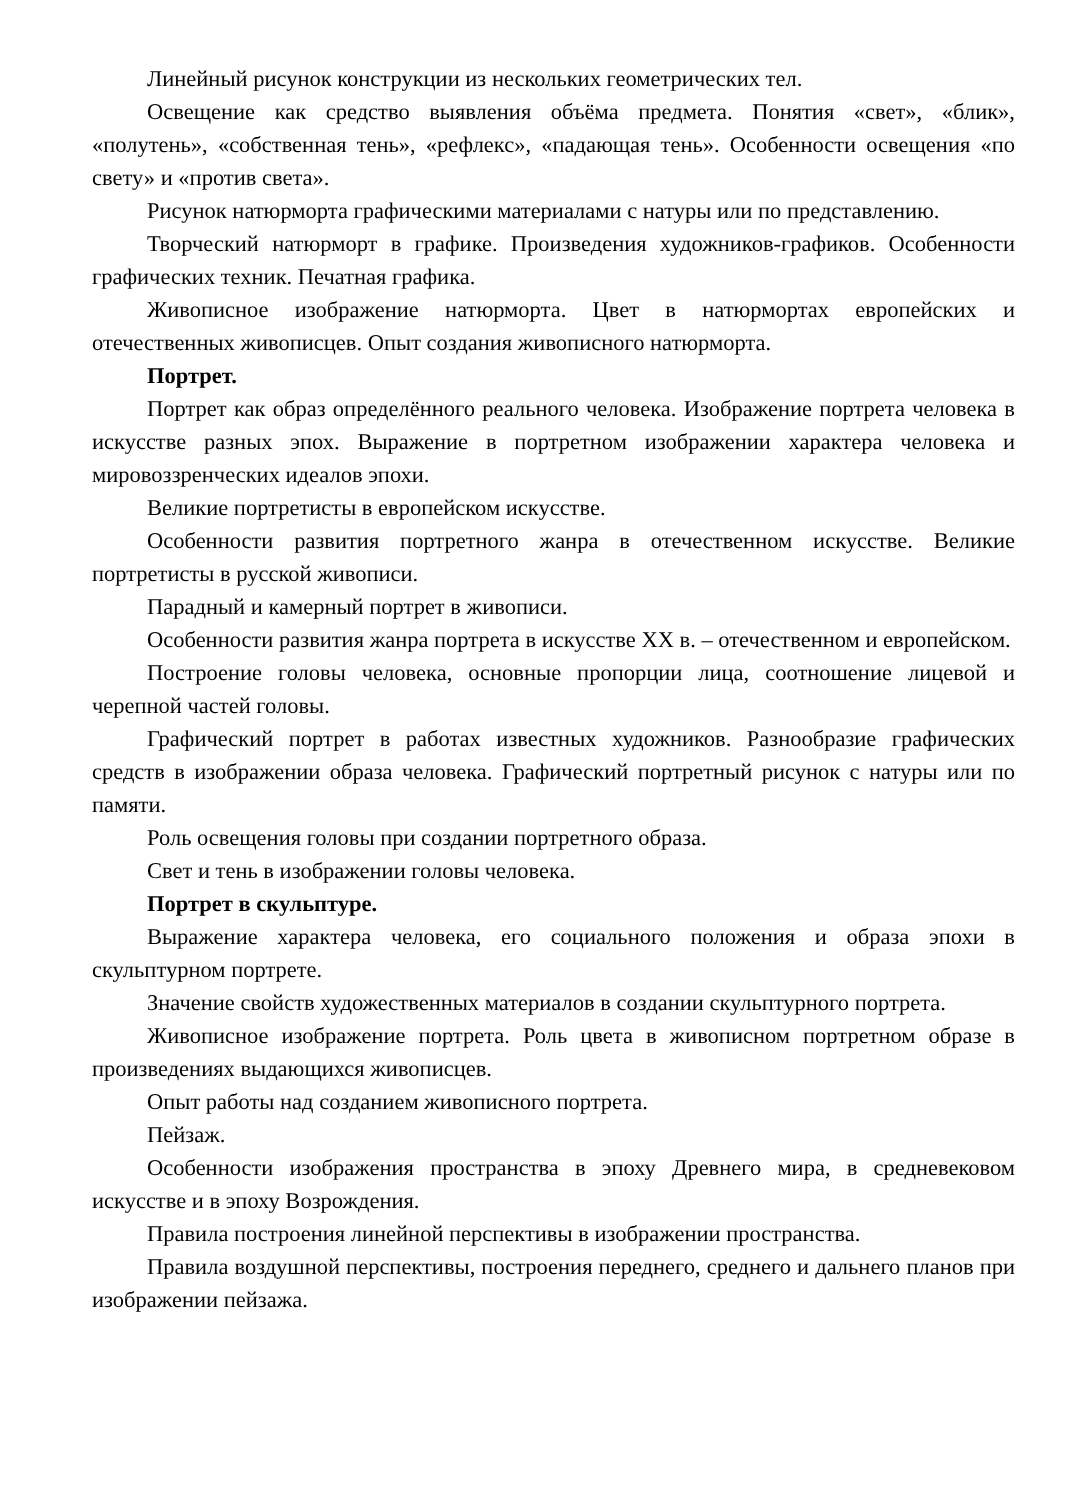Линейный рисунок конструкции из нескольких геометрических тел.
Освещение как средство выявления объёма предмета. Понятия «свет», «блик», «полутень», «собственная тень», «рефлекс», «падающая тень». Особенности освещения «по свету» и «против света».
Рисунок натюрморта графическими материалами с натуры или по представлению.
Творческий натюрморт в графике. Произведения художников-графиков. Особенности графических техник. Печатная графика.
Живописное изображение натюрморта. Цвет в натюрмортах европейских и отечественных живописцев. Опыт создания живописного натюрморта.
Портрет.
Портрет как образ определённого реального человека. Изображение портрета человека в искусстве разных эпох. Выражение в портретном изображении характера человека и мировоззренческих идеалов эпохи.
Великие портретисты в европейском искусстве.
Особенности развития портретного жанра в отечественном искусстве. Великие портретисты в русской живописи.
Парадный и камерный портрет в живописи.
Особенности развития жанра портрета в искусстве XX в. – отечественном и европейском.
Построение головы человека, основные пропорции лица, соотношение лицевой и черепной частей головы.
Графический портрет в работах известных художников. Разнообразие графических средств в изображении образа человека. Графический портретный рисунок с натуры или по памяти.
Роль освещения головы при создании портретного образа.
Свет и тень в изображении головы человека.
Портрет в скульптуре.
Выражение характера человека, его социального положения и образа эпохи в скульптурном портрете.
Значение свойств художественных материалов в создании скульптурного портрета.
Живописное изображение портрета. Роль цвета в живописном портретном образе в произведениях выдающихся живописцев.
Опыт работы над созданием живописного портрета.
Пейзаж.
Особенности изображения пространства в эпоху Древнего мира, в средневековом искусстве и в эпоху Возрождения.
Правила построения линейной перспективы в изображении пространства.
Правила воздушной перспективы, построения переднего, среднего и дальнего планов при изображении пейзажа.